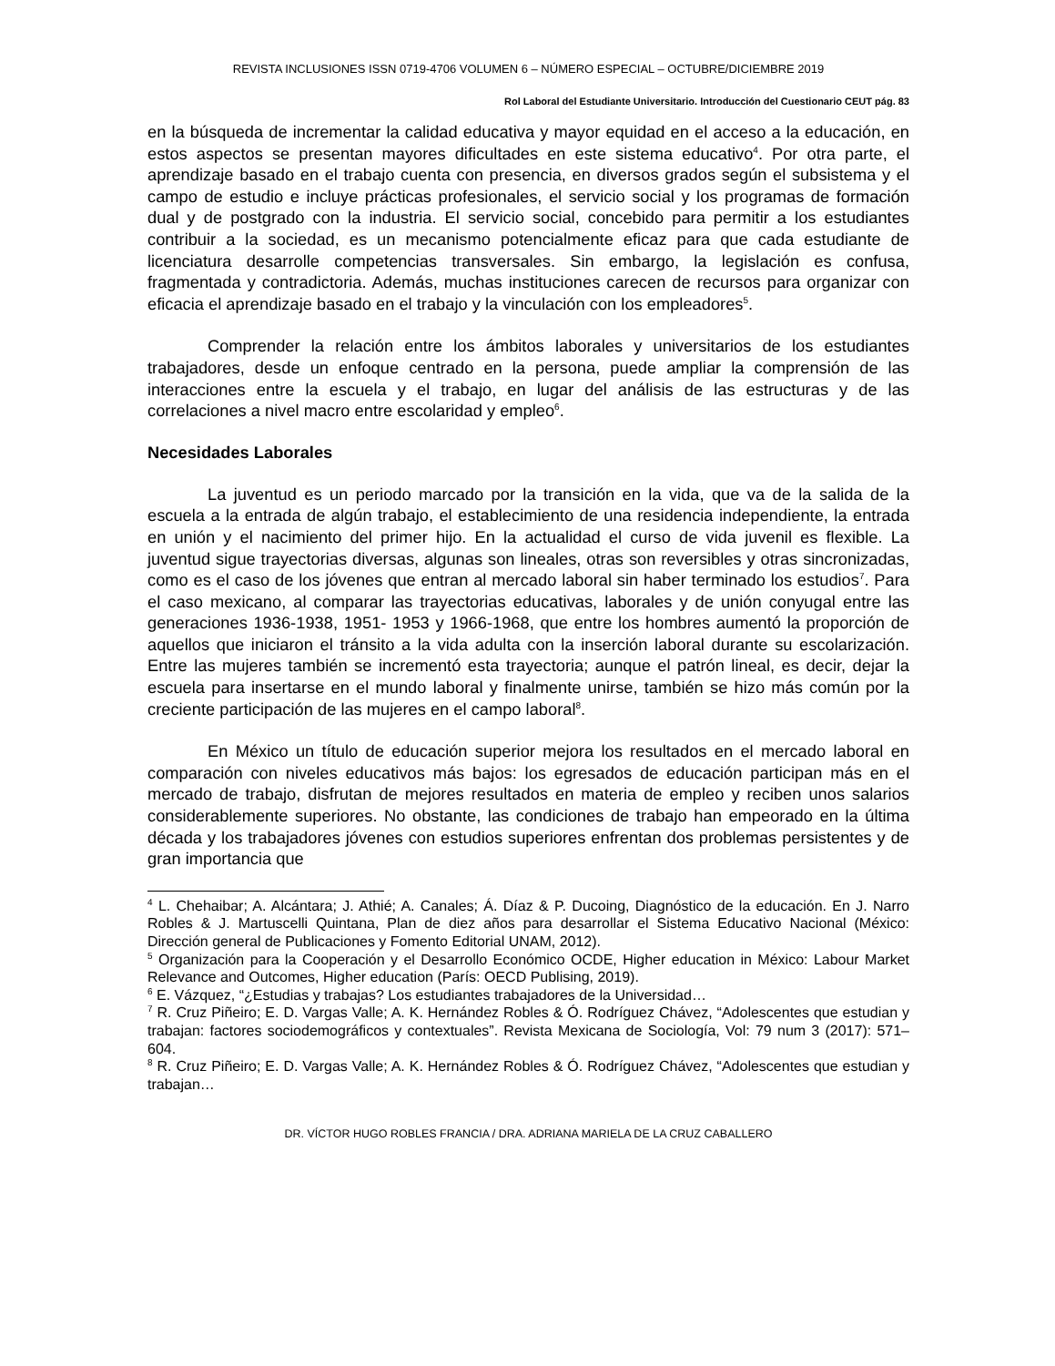REVISTA INCLUSIONES ISSN 0719-4706 VOLUMEN 6 – NÚMERO ESPECIAL – OCTUBRE/DICIEMBRE 2019
Rol Laboral del Estudiante Universitario. Introducción del Cuestionario CEUT pág. 83
en la búsqueda de incrementar la calidad educativa y mayor equidad en el acceso a la educación, en estos aspectos se presentan mayores dificultades en este sistema educativo<sup>4</sup>. Por otra parte, el aprendizaje basado en el trabajo cuenta con presencia, en diversos grados según el subsistema y el campo de estudio e incluye prácticas profesionales, el servicio social y los programas de formación dual y de postgrado con la industria. El servicio social, concebido para permitir a los estudiantes contribuir a la sociedad, es un mecanismo potencialmente eficaz para que cada estudiante de licenciatura desarrolle competencias transversales. Sin embargo, la legislación es confusa, fragmentada y contradictoria. Además, muchas instituciones carecen de recursos para organizar con eficacia el aprendizaje basado en el trabajo y la vinculación con los empleadores<sup>5</sup>.
Comprender la relación entre los ámbitos laborales y universitarios de los estudiantes trabajadores, desde un enfoque centrado en la persona, puede ampliar la comprensión de las interacciones entre la escuela y el trabajo, en lugar del análisis de las estructuras y de las correlaciones a nivel macro entre escolaridad y empleo<sup>6</sup>.
Necesidades Laborales
La juventud es un periodo marcado por la transición en la vida, que va de la salida de la escuela a la entrada de algún trabajo, el establecimiento de una residencia independiente, la entrada en unión y el nacimiento del primer hijo. En la actualidad el curso de vida juvenil es flexible. La juventud sigue trayectorias diversas, algunas son lineales, otras son reversibles y otras sincronizadas, como es el caso de los jóvenes que entran al mercado laboral sin haber terminado los estudios<sup>7</sup>. Para el caso mexicano, al comparar las trayectorias educativas, laborales y de unión conyugal entre las generaciones 1936-1938, 1951- 1953 y 1966-1968, que entre los hombres aumentó la proporción de aquellos que iniciaron el tránsito a la vida adulta con la inserción laboral durante su escolarización. Entre las mujeres también se incrementó esta trayectoria; aunque el patrón lineal, es decir, dejar la escuela para insertarse en el mundo laboral y finalmente unirse, también se hizo más común por la creciente participación de las mujeres en el campo laboral<sup>8</sup>.
En México un título de educación superior mejora los resultados en el mercado laboral en comparación con niveles educativos más bajos: los egresados de educación participan más en el mercado de trabajo, disfrutan de mejores resultados en materia de empleo y reciben unos salarios considerablemente superiores. No obstante, las condiciones de trabajo han empeorado en la última década y los trabajadores jóvenes con estudios superiores enfrentan dos problemas persistentes y de gran importancia que
<sup>4</sup> L. Chehaibar; A. Alcántara; J. Athié; A. Canales; Á. Díaz & P. Ducoing, Diagnóstico de la educación. En J. Narro Robles & J. Martuscelli Quintana, Plan de diez años para desarrollar el Sistema Educativo Nacional (México: Dirección general de Publicaciones y Fomento Editorial UNAM, 2012).
<sup>5</sup> Organización para la Cooperación y el Desarrollo Económico OCDE, Higher education in México: Labour Market Relevance and Outcomes, Higher education (París: OECD Publising, 2019).
<sup>6</sup> E. Vázquez, “¿Estudias y trabajas? Los estudiantes trabajadores de la Universidad…
<sup>7</sup> R. Cruz Piñeiro; E. D. Vargas Valle; A. K. Hernández Robles & Ó. Rodríguez Chávez, “Adolescentes que estudian y trabajan: factores sociodemográficos y contextuales”. Revista Mexicana de Sociología, Vol: 79 num 3 (2017): 571–604.
<sup>8</sup> R. Cruz Piñeiro; E. D. Vargas Valle; A. K. Hernández Robles & Ó. Rodríguez Chávez, “Adolescentes que estudian y trabajan…
DR. VÍCTOR HUGO ROBLES FRANCIA / DRA. ADRIANA MARIELA DE LA CRUZ CABALLERO